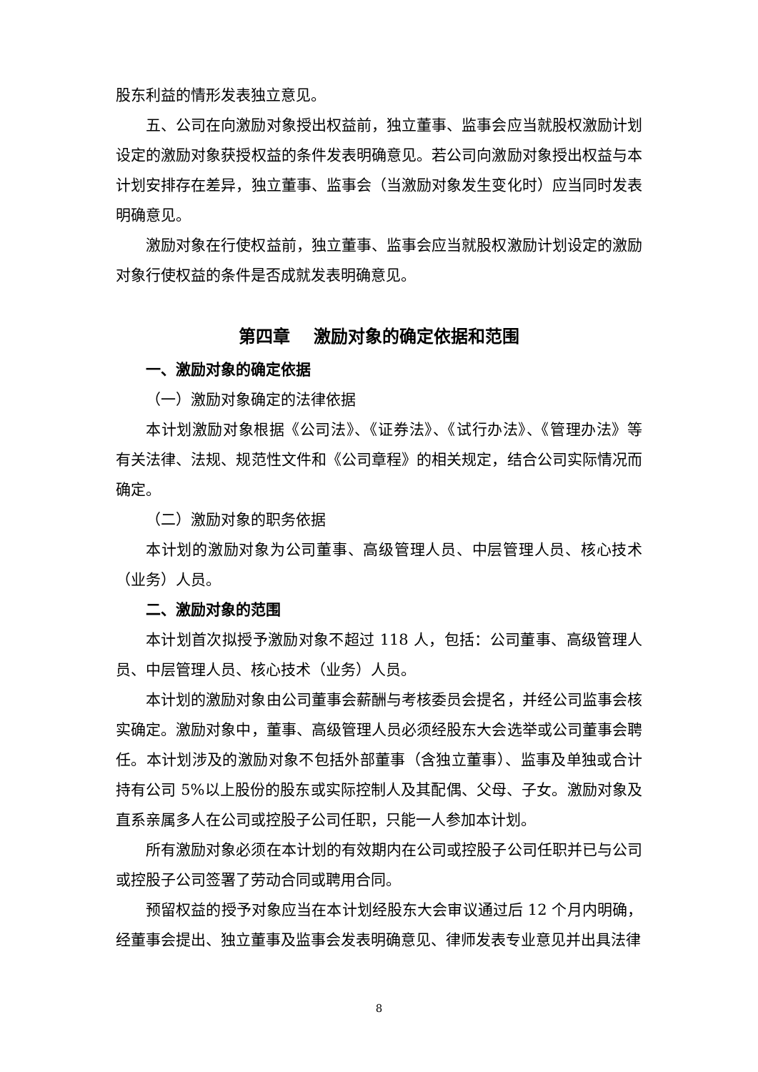股东利益的情形发表独立意见。
五、公司在向激励对象授出权益前，独立董事、监事会应当就股权激励计划设定的激励对象获授权益的条件发表明确意见。若公司向激励对象授出权益与本计划安排存在差异，独立董事、监事会（当激励对象发生变化时）应当同时发表明确意见。
激励对象在行使权益前，独立董事、监事会应当就股权激励计划设定的激励对象行使权益的条件是否成就发表明确意见。
第四章　 激励对象的确定依据和范围
一、激励对象的确定依据
（一）激励对象确定的法律依据
本计划激励对象根据《公司法》、《证券法》、《试行办法》、《管理办法》等有关法律、法规、规范性文件和《公司章程》的相关规定，结合公司实际情况而确定。
（二）激励对象的职务依据
本计划的激励对象为公司董事、高级管理人员、中层管理人员、核心技术（业务）人员。
二、激励对象的范围
本计划首次拟授予激励对象不超过 118 人，包括：公司董事、高级管理人员、中层管理人员、核心技术（业务）人员。
本计划的激励对象由公司董事会薪酬与考核委员会提名，并经公司监事会核实确定。激励对象中，董事、高级管理人员必须经股东大会选举或公司董事会聘任。本计划涉及的激励对象不包括外部董事（含独立董事）、监事及单独或合计持有公司 5%以上股份的股东或实际控制人及其配偶、父母、子女。激励对象及直系亲属多人在公司或控股子公司任职，只能一人参加本计划。
所有激励对象必须在本计划的有效期内在公司或控股子公司任职并已与公司或控股子公司签署了劳动合同或聘用合同。
预留权益的授予对象应当在本计划经股东大会审议通过后 12 个月内明确，经董事会提出、独立董事及监事会发表明确意见、律师发表专业意见并出具法律
8